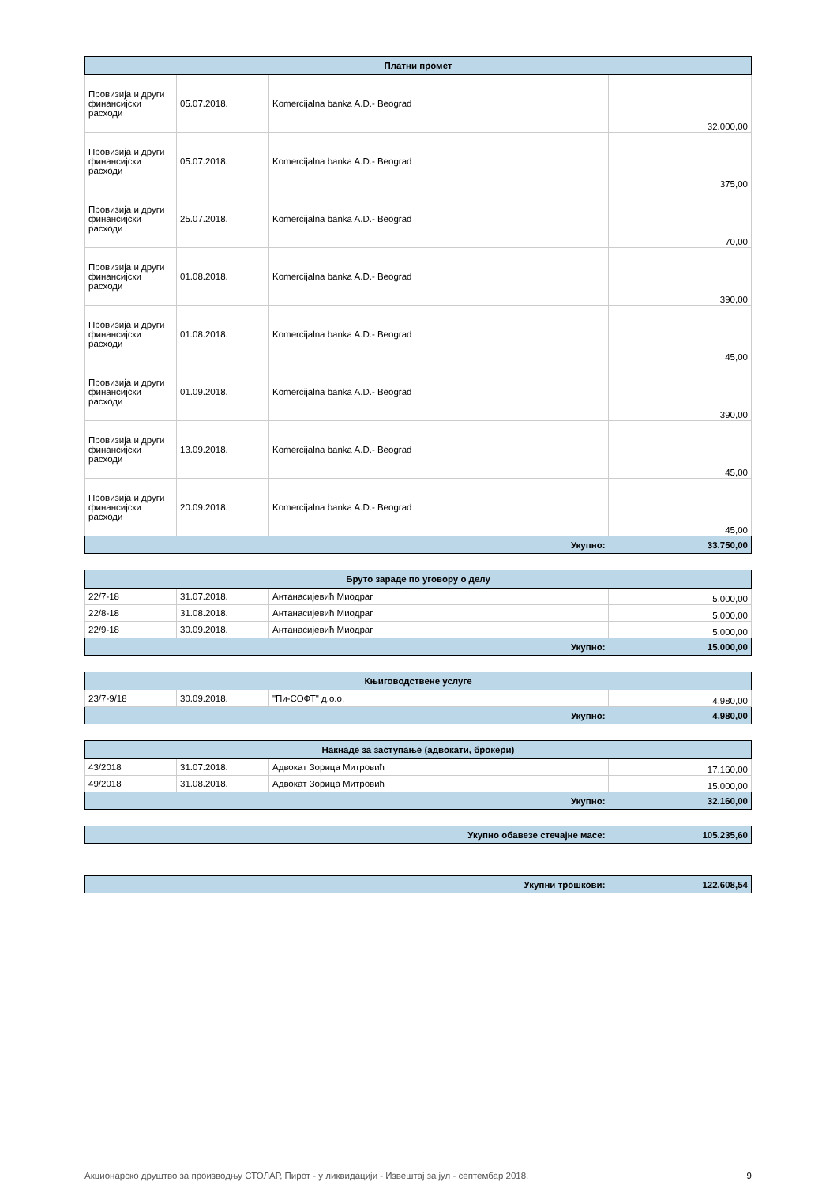| Платни промет | | | |
| --- | --- | --- | --- |
| Провизија и други финансијски расходи | 05.07.2018. | Komercijalna banka A.D.- Beograd | 32.000,00 |
| Провизија и други финансијски расходи | 05.07.2018. | Komercijalna banka A.D.- Beograd | 375,00 |
| Провизија и други финансијски расходи | 25.07.2018. | Komercijalna banka A.D.- Beograd | 70,00 |
| Провизија и други финансијски расходи | 01.08.2018. | Komercijalna banka A.D.- Beograd | 390,00 |
| Провизија и други финансијски расходи | 01.08.2018. | Komercijalna banka A.D.- Beograd | 45,00 |
| Провизија и други финансијски расходи | 01.09.2018. | Komercijalna banka A.D.- Beograd | 390,00 |
| Провизија и други финансијски расходи | 13.09.2018. | Komercijalna banka A.D.- Beograd | 45,00 |
| Провизија и други финансијски расходи | 20.09.2018. | Komercijalna banka A.D.- Beograd | 45,00 |
| Укупно: | | | 33.750,00 |
| Бруто зараде по уговору о делу | | | |
| --- | --- | --- | --- |
| 22/7-18 | 31.07.2018. | Антанасијевић Миодраг | 5.000,00 |
| 22/8-18 | 31.08.2018. | Антанасијевић Миодраг | 5.000,00 |
| 22/9-18 | 30.09.2018. | Антанасијевић Миодраг | 5.000,00 |
| Укупно: | | | 15.000,00 |
| Књиговодствене услуге | | | |
| --- | --- | --- | --- |
| 23/7-9/18 | 30.09.2018. | "Пи-СОФТ" д.о.о. | 4.980,00 |
| Укупно: | | | 4.980,00 |
| Накнаде за заступање (адвокати, брокери) | | | |
| --- | --- | --- | --- |
| 43/2018 | 31.07.2018. | Адвокат Зорица Митровић | 17.160,00 |
| 49/2018 | 31.08.2018. | Адвокат Зорица Митровић | 15.000,00 |
| Укупно: | | | 32.160,00 |
| Укупно обавезе стечајне масе: | 105.235,60 |
| Укупни трошкови: | 122.608,54 |
Акционарско друштво за производњу СТОЛАР, Пирот - у ликвидацији - Извештај за јул - септембар 2018. 9